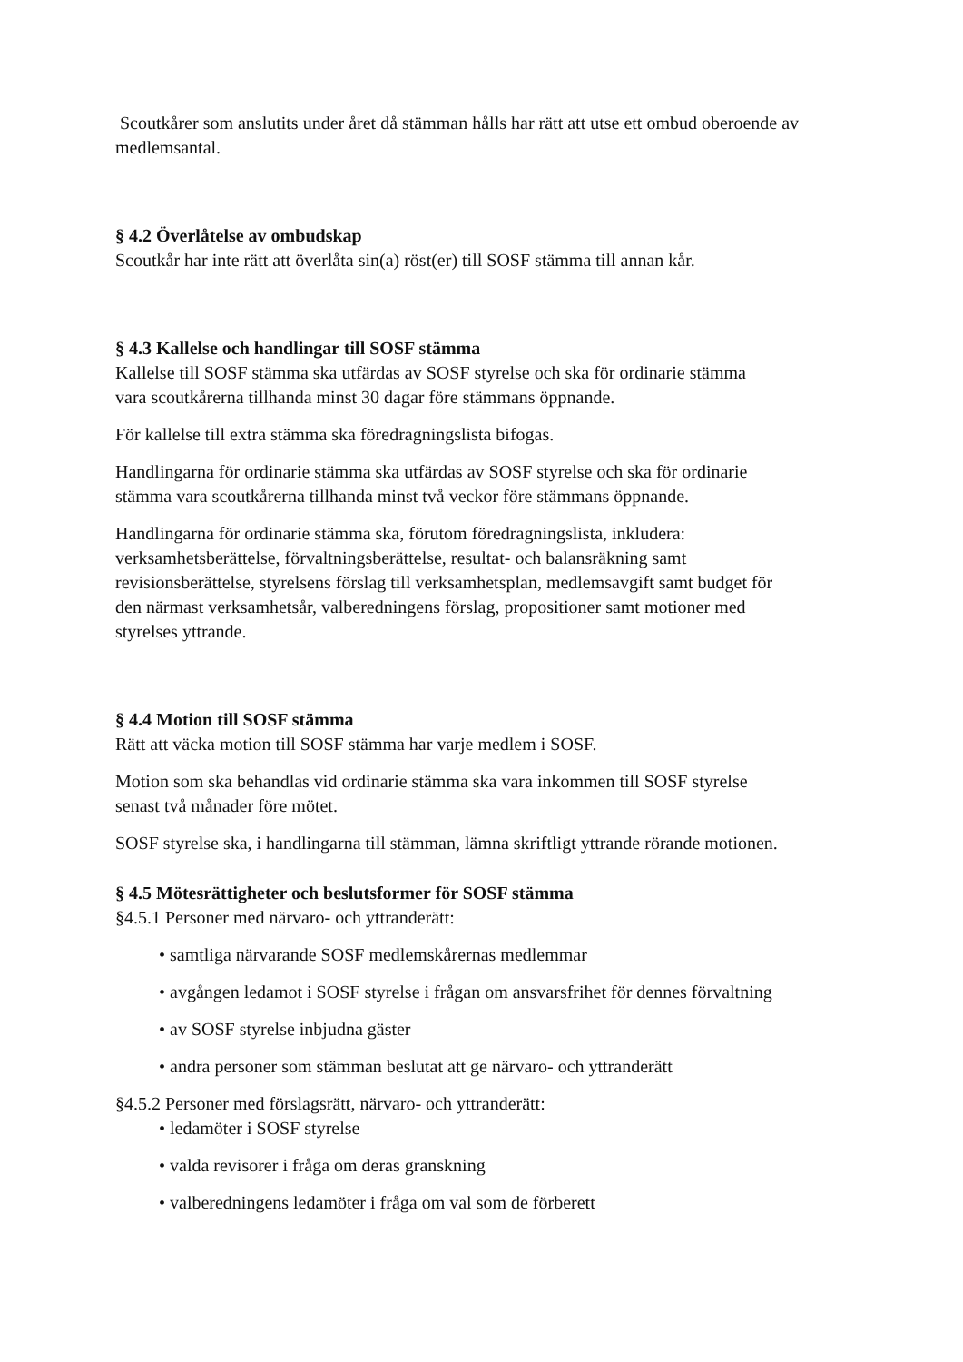Scoutkårer som anslutits under året då stämman hålls har rätt att utse ett ombud oberoende av medlemsantal.
§ 4.2 Överlåtelse av ombudskap
Scoutkår har inte rätt att överlåta sin(a) röst(er) till SOSF stämma till annan kår.
§ 4.3 Kallelse och handlingar till SOSF stämma
Kallelse till SOSF stämma ska utfärdas av SOSF styrelse och ska för ordinarie stämma
vara scoutkårerna tillhanda minst 30 dagar före stämmans öppnande.
För kallelse till extra stämma ska föredragningslista bifogas.
Handlingarna för ordinarie stämma ska utfärdas av SOSF styrelse och ska för ordinarie
stämma vara scoutkårerna tillhanda minst två veckor före stämmans öppnande.
Handlingarna för ordinarie stämma ska, förutom föredragningslista, inkludera:
verksamhetsberättelse, förvaltningsberättelse, resultat- och balansräkning samt
revisionsberättelse, styrelsens förslag till verksamhetsplan, medlemsavgift samt budget för
den närmast verksamhetsår, valberedningens förslag, propositioner samt motioner med
styrelses yttrande.
§ 4.4 Motion till SOSF stämma
Rätt att väcka motion till SOSF stämma har varje medlem i SOSF.
Motion som ska behandlas vid ordinarie stämma ska vara inkommen till SOSF styrelse
senast två månader före mötet.
SOSF styrelse ska, i handlingarna till stämman, lämna skriftligt yttrande rörande motionen.
§ 4.5 Mötesrättigheter och beslutsformer för SOSF stämma
§4.5.1 Personer med närvaro- och yttranderätt:
• samtliga närvarande SOSF medlemskårernas medlemmar
• avgången ledamot i SOSF styrelse i frågan om ansvarsfrihet för dennes förvaltning
• av SOSF styrelse inbjudna gäster
• andra personer som stämman beslutat att ge närvaro- och yttranderätt
§4.5.2 Personer med förslagsrätt, närvaro- och yttranderätt:
• ledamöter i SOSF styrelse
• valda revisorer i fråga om deras granskning
• valberedningens ledamöter i fråga om val som de förberett